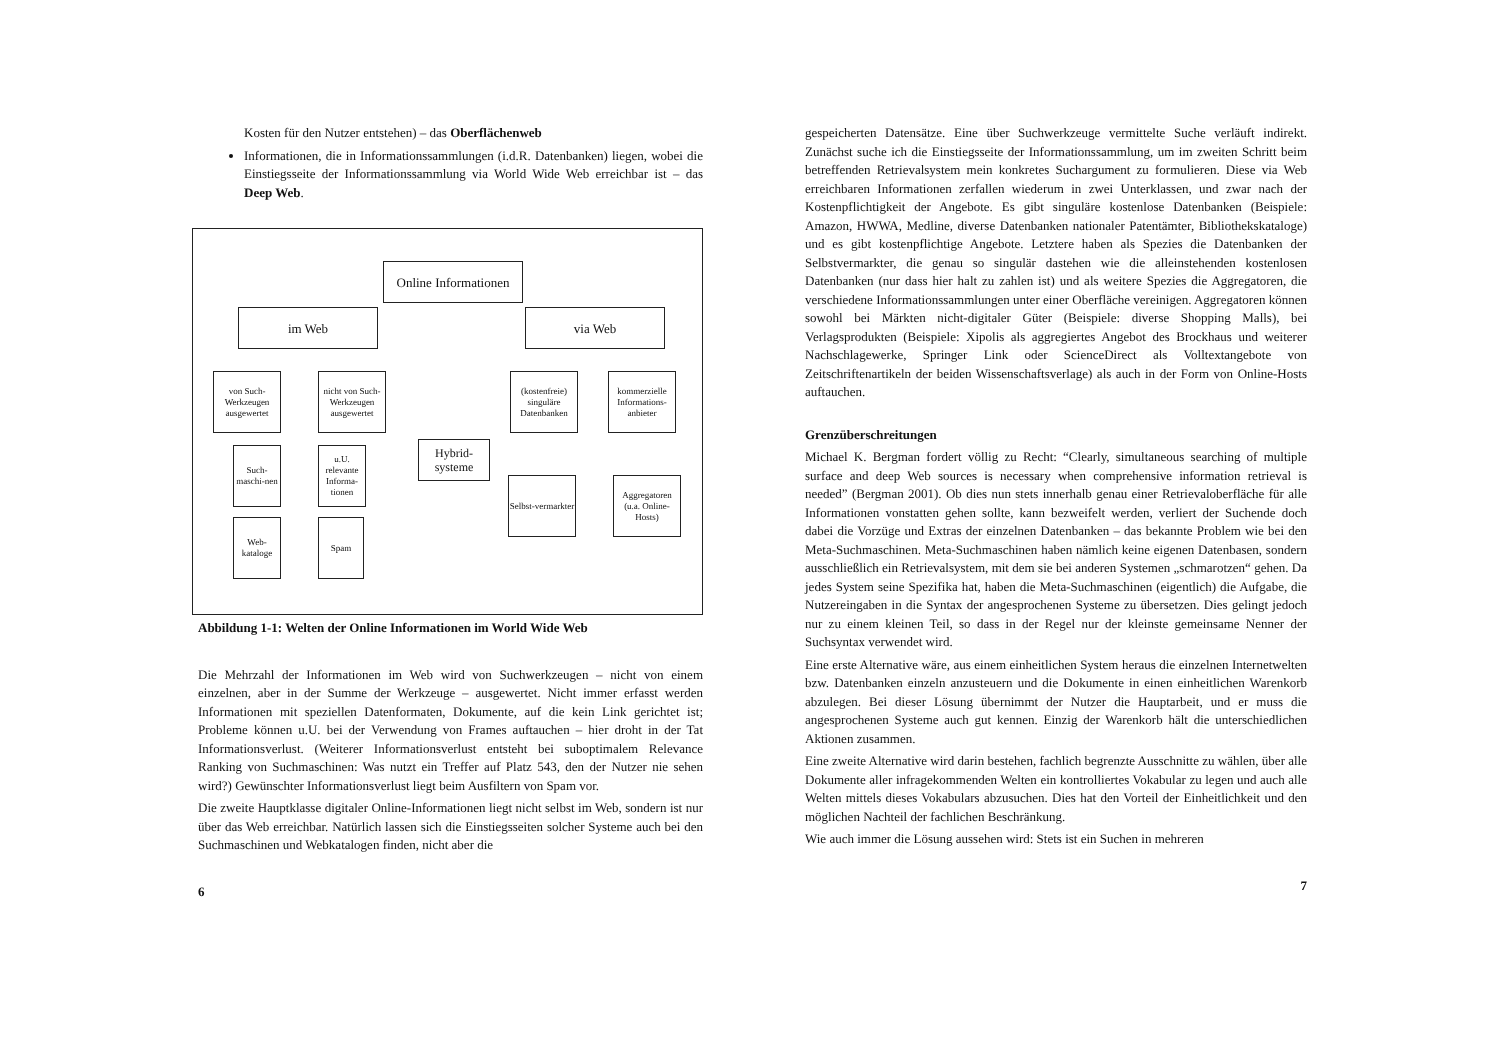Kosten für den Nutzer entstehen) – das Oberflächenweb
Informationen, die in Informationssammlungen (i.d.R. Datenbanken) liegen, wobei die Einstiegsseite der Informationssammlung via World Wide Web erreichbar ist – das Deep Web.
Online Informationen
im Web via Web
von Such-Werkzeugen ausgewertet
nicht von Such-Werkzeugen ausgewertet
(kostenfreie) singuläre Datenbanken
kommerzielle Informations-anbieter
Such-maschi-nen
u.U. relevante Informa-tionen
Hybrid-systeme
Selbst-vermarkter
Aggregatoren (u.a. Online-Hosts)
Web-kataloge
Spam
Abbildung 1-1: Welten der Online Informationen im World Wide Web
Die Mehrzahl der Informationen im Web wird von Suchwerkzeugen – nicht von einem einzelnen, aber in der Summe der Werkzeuge – ausgewertet. Nicht immer erfasst werden Informationen mit speziellen Datenformaten, Dokumente, auf die kein Link gerichtet ist; Probleme können u.U. bei der Verwendung von Frames auftauchen – hier droht in der Tat Informationsverlust. (Weiterer Informationsverlust entsteht bei suboptimalem Relevance Ranking von Suchmaschinen: Was nutzt ein Treffer auf Platz 543, den der Nutzer nie sehen wird?) Gewünschter Informationsverlust liegt beim Ausfiltern von Spam vor.
Die zweite Hauptklasse digitaler Online-Informationen liegt nicht selbst im Web, sondern ist nur über das Web erreichbar. Natürlich lassen sich die Einstiegsseiten solcher Systeme auch bei den Suchmaschinen und Webkatalogen finden, nicht aber die
6
gespeicherten Datensätze. Eine über Suchwerkzeuge vermittelte Suche verläuft indirekt. Zunächst suche ich die Einstiegsseite der Informationssammlung, um im zweiten Schritt beim betreffenden Retrievalsystem mein konkretes Suchargument zu formulieren. Diese via Web erreichbaren Informationen zerfallen wiederum in zwei Unterklassen, und zwar nach der Kostenpflichtigkeit der Angebote. Es gibt singuläre kostenlose Datenbanken (Beispiele: Amazon, HWWA, Medline, diverse Datenbanken nationaler Patentämter, Bibliothekskataloge) und es gibt kostenpflichtige Angebote. Letztere haben als Spezies die Datenbanken der Selbstvermarkter, die genau so singulär dastehen wie die alleinstehenden kostenlosen Datenbanken (nur dass hier halt zu zahlen ist) und als weitere Spezies die Aggregatoren, die verschiedene Informationssammlungen unter einer Oberfläche vereinigen. Aggregatoren können sowohl bei Märkten nicht-digitaler Güter (Beispiele: diverse Shopping Malls), bei Verlagsprodukten (Beispiele: Xipolis als aggregiertes Angebot des Brockhaus und weiterer Nachschlagewerke, Springer Link oder ScienceDirect als Volltextangebote von Zeitschriftenartikeln der beiden Wissenschaftsverlage) als auch in der Form von Online-Hosts auftauchen.
Grenzüberschreitungen
Michael K. Bergman fordert völlig zu Recht: “Clearly, simultaneous searching of multiple surface and deep Web sources is necessary when comprehensive information retrieval is needed” (Bergman 2001). Ob dies nun stets innerhalb genau einer Retrievaloberfläche für alle Informationen vonstatten gehen sollte, kann bezweifelt werden, verliert der Suchende doch dabei die Vorzüge und Extras der einzelnen Datenbanken – das bekannte Problem wie bei den Meta-Suchmaschinen. Meta-Suchmaschinen haben nämlich keine eigenen Datenbasen, sondern ausschließlich ein Retrievalsystem, mit dem sie bei anderen Systemen „schmarotzen“ gehen. Da jedes System seine Spezifika hat, haben die Meta-Suchmaschinen (eigentlich) die Aufgabe, die Nutzereingaben in die Syntax der angesprochenen Systeme zu übersetzen. Dies gelingt jedoch nur zu einem kleinen Teil, so dass in der Regel nur der kleinste gemeinsame Nenner der Suchsyntax verwendet wird.
Eine erste Alternative wäre, aus einem einheitlichen System heraus die einzelnen Internetwelten bzw. Datenbanken einzeln anzusteuern und die Dokumente in einen einheitlichen Warenkorb abzulegen. Bei dieser Lösung übernimmt der Nutzer die Hauptarbeit, und er muss die angesprochenen Systeme auch gut kennen. Einzig der Warenkorb hält die unterschiedlichen Aktionen zusammen.
Eine zweite Alternative wird darin bestehen, fachlich begrenzte Ausschnitte zu wählen, über alle Dokumente aller infragekommenden Welten ein kontrolliertes Vokabular zu legen und auch alle Welten mittels dieses Vokabulars abzusuchen. Dies hat den Vorteil der Einheitlichkeit und den möglichen Nachteil der fachlichen Beschränkung.
Wie auch immer die Lösung aussehen wird: Stets ist ein Suchen in mehreren
7